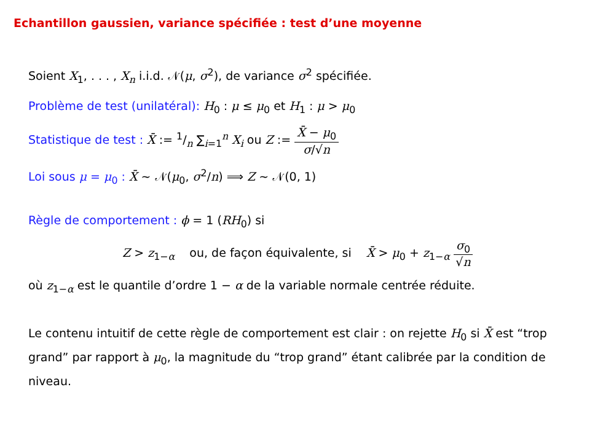Echantillon gaussien, variance spécifiée : test d’une moyenne
Soient X<sub>1</sub>, . . . , X<sub>n</sub> i.i.d. 𝒩(μ, σ<sup>2</sup>), de variance σ<sup>2</sup> spécifiée.
Problème de test (unilatéral): H<sub>0</sub> : μ ≤ μ<sub>0</sub> et H<sub>1</sub> : μ > μ<sub>0</sub>
Statistique de test : X̄ := 1/n ∑<sub>i=1</sub><sup>n</sup> X<sub>i</sub> ou Z := X̄ − μ<sub>0</sub> σ/√n
Loi sous μ = μ<sub>0</sub> : X̄ ∼ 𝒩(μ<sub>0</sub>, σ<sup>2</sup>/n) ⟹ Z ∼ 𝒩(0, 1)
Règle de comportement : ϕ = 1 (RH<sub>0</sub>) si
Z > z<sub>1−α</sub> ou, de façon équivalente, si X̄ > μ<sub>0</sub> + z<sub>1−α</sub> σ<sub>0</sub> √n
où z<sub>1−α</sub> est le quantile d’ordre 1 − α de la variable normale centrée réduite.
Le contenu intuitif de cette règle de comportement est clair : on rejette H<sub>0</sub> si X̄ est “trop grand” par rapport à μ<sub>0</sub>, la magnitude du “trop grand” étant calibrée par la condition de niveau.